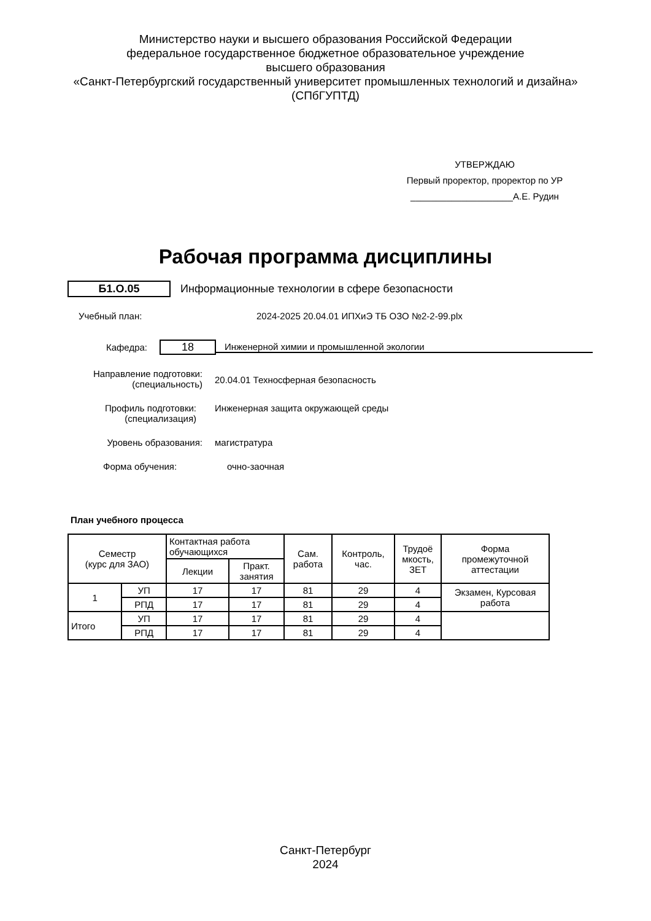Министерство науки и высшего образования Российской Федерации
федеральное государственное бюджетное образовательное учреждение
высшего образования
«Санкт-Петербургский государственный университет промышленных технологий и дизайна»
(СПбГУПТД)
УТВЕРЖДАЮ
Первый проректор, проректор по УР
____________________А.Е. Рудин
Рабочая программа дисциплины
Б1.О.05 Информационные технологии в сфере безопасности
Учебный план: 2024-2025 20.04.01 ИПХиЭ ТБ ОЗО №2-2-99.plx
Кафедра: 18 Инженерной химии и промышленной экологии
Направление подготовки:
(специальность) 20.04.01 Техносферная безопасность
Профиль подготовки:
(специализация) Инженерная защита окружающей среды
Уровень образования: магистратура
Форма обучения: очно-заочная
План учебного процесса
| Семестр (курс для ЗАО) | | Контактная работа обучающихся | | Сам. работа | Контроль, час. | Трудоё мкость, ЗЕТ | Форма промежуточной аттестации |
| --- | --- | --- | --- | --- | --- | --- | --- |
| | | Лекции | Практ. занятия | | | | |
| 1 | УП | 17 | 17 | 81 | 29 | 4 | Экзамен, Курсовая работа |
| | РПД | 17 | 17 | 81 | 29 | 4 | |
| Итого | УП | 17 | 17 | 81 | 29 | 4 | |
| | РПД | 17 | 17 | 81 | 29 | 4 | |
Санкт-Петербург
2024